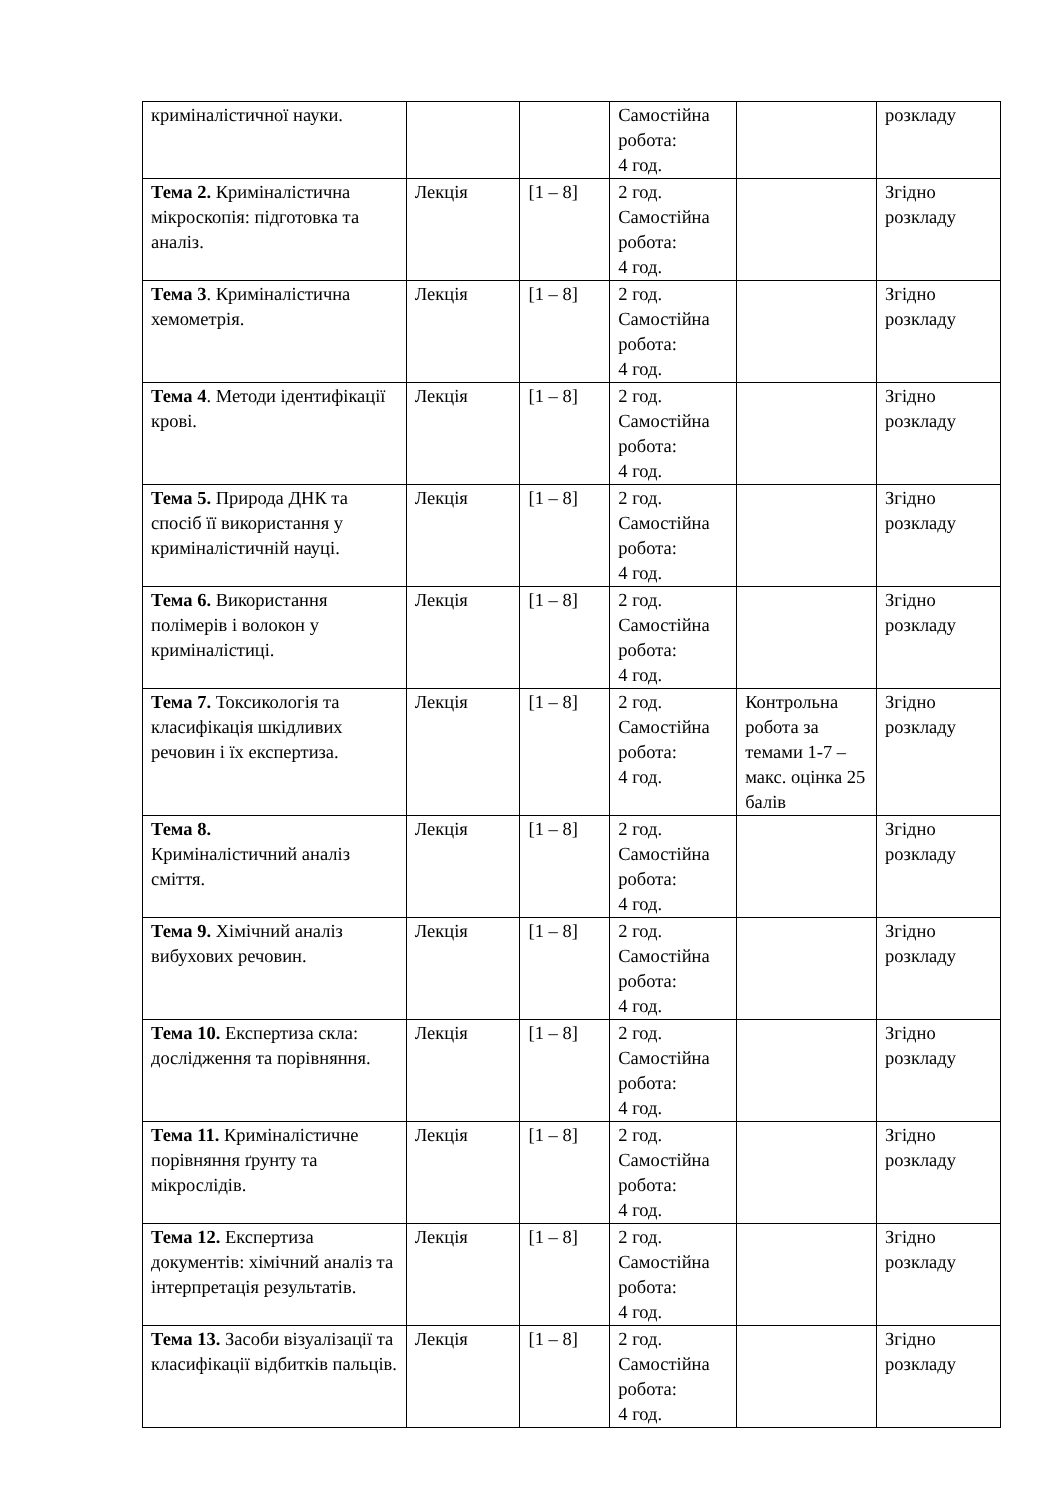| криміналістичної науки. | | | Самостійна робота: 4 год. | | розкладу |
| Тема 2. Криміналістична мікроскопія: підготовка та аналіз. | Лекція | [1 – 8] | 2 год. Самостійна робота: 4 год. | | Згідно розкладу |
| Тема 3 . Криміналістична хемометрія. | Лекція | [1 – 8] | 2 год. Самостійна робота: 4 год. | | Згідно розкладу |
| Тема 4 . Методи ідентифікації крові. | Лекція | [1 – 8] | 2 год. Самостійна робота: 4 год. | | Згідно розкладу |
| Тема 5. Природа ДНК та спосіб її використання у криміналістичній науці. | Лекція | [1 – 8] | 2 год. Самостійна робота: 4 год. | | Згідно розкладу |
| Тема 6. Використання полімерів і волокон у криміналістиці. | Лекція | [1 – 8] | 2 год. Самостійна робота: 4 год. | | Згідно розкладу |
| Тема 7. Токсикологія та класифікація шкідливих речовин і їх експертиза. | Лекція | [1 – 8] | 2 год. Самостійна робота: 4 год. | Контрольна робота за темами 1-7 – макс. оцінка 25 балів | Згідно розкладу |
| Тема 8. Криміналістичний аналіз сміття. | Лекція | [1 – 8] | 2 год. Самостійна робота: 4 год. | | Згідно розкладу |
| Тема 9. Хімічний аналіз вибухових речовин. | Лекція | [1 – 8] | 2 год. Самостійна робота: 4 год. | | Згідно розкладу |
| Тема 10. Експертиза скла: дослідження та порівняння. | Лекція | [1 – 8] | 2 год. Самостійна робота: 4 год. | | Згідно розкладу |
| Тема 11. Криміналістичне порівняння ґрунту та мікрослідів. | Лекція | [1 – 8] | 2 год. Самостійна робота: 4 год. | | Згідно розкладу |
| Тема 12. Експертиза документів: хімічний аналіз та інтерпретація результатів. | Лекція | [1 – 8] | 2 год. Самостійна робота: 4 год. | | Згідно розкладу |
| Тема 13. Засоби візуалізації та класифікації відбитків пальців. | Лекція | [1 – 8] | 2 год. Самостійна робота: 4 год. | | Згідно розкладу |